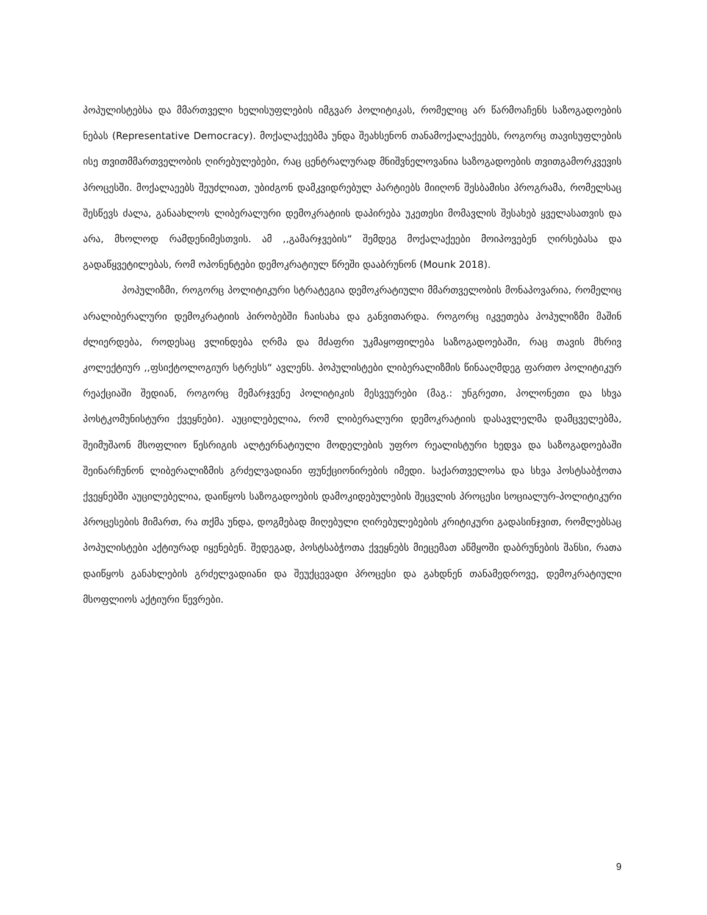პოპულისტებსა და მმართველი ხელისუფლების იმგვარ პოლიტიკას, რომელიც არ წარმოაჩენს საზოგადოების ნებას (Representative Democracy). მოქალაქეებმა უნდა შეახსენონ თანამოქალაქეებს, როგორც თავისუფლების ისე თვითმმართველობის ღირებულებები, რაც ცენტრალურად მნიშვნელოვანია საზოგადოების თვითგამორკვევის პროცესში. მოქალაეებს შეუძლიათ, უბიძგონ დამკვიდრებულ პარტიებს მიიღონ შესბამისი პროგრამა, რომელსაც შესწევს ძალა, განაახლოს ლიბერალური დემოკრატიის დაპირება უკეთესი მომავლის შესახებ ყველასათვის და არა, მხოლოდ რამდენიმესთვის. ამ ,,გამარჯვების“ შემდეგ მოქალაქეები მოიპოვებენ ღირსებასა და გადაწყვეტილებას, რომ ოპონენტები დემოკრატიულ წრეში დააბრუნონ (Mounk 2018).
პოპულიზმი, როგორც პოლიტიკური სტრატეგია დემოკრატიული მმართველობის მონაპოვარია, რომელიც არალიბერალური დემოკრატიის პირობებში ჩაისახა და განვითარდა. როგორც იკვეთება პოპულიზმი მაშინ ძლიერდება, როდესაც ვლინდება ღრმა და მძაფრი უკმაყოფილება საზოგადოებაში, რაც თავის მხრივ კოლექტიურ ,,ფსიქტოლოგიურ სტრესს“ ავლენს. პოპულისტები ლიბერალიზმის წინააღმდეგ ფართო პოლიტიკურ რეაქციაში შედიან, როგორც მემარჯვენე პოლიტიკის მესვეურები (მაგ.: უნგრეთი, პოლონეთი და სხვა პოსტკომუნისტური ქვეყნები). აუცილებელია, რომ ლიბერალური დემოკრატიის დასავლელმა დამცველებმა, შეიმუშაონ მსოფლიო წესრიგის ალტერნატიული მოდელების უფრო რეალისტური ხედვა და საზოგადოებაში შეინარჩუნონ ლიბერალიზმის გრძელვადიანი ფუნქციონირების იმედი. საქართველოსა და სხვა პოსტსაბჭოთა ქვეყნებში აუცილებელია, დაიწყოს საზოგადოების დამოკიდებულების შეცვლის პროცესი სოციალურ-პოლიტიკური პროცესების მიმართ, რა თქმა უნდა, დოგმებად მიღებული ღირებულებების კრიტიკური გადასინჯვით, რომლებსაც პოპულისტები აქტიურად იყენებენ. შედეგად, პოსტსაბჭოთა ქვეყნებს მიეცემათ აწმყოში დაბრუნების შანსი, რათა დაიწყოს განახლების გრძელვადიანი და შეუქცევადი პროცესი და გახდნენ თანამედროვე, დემოკრატიული მსოფლიოს აქტიური წევრები.
9